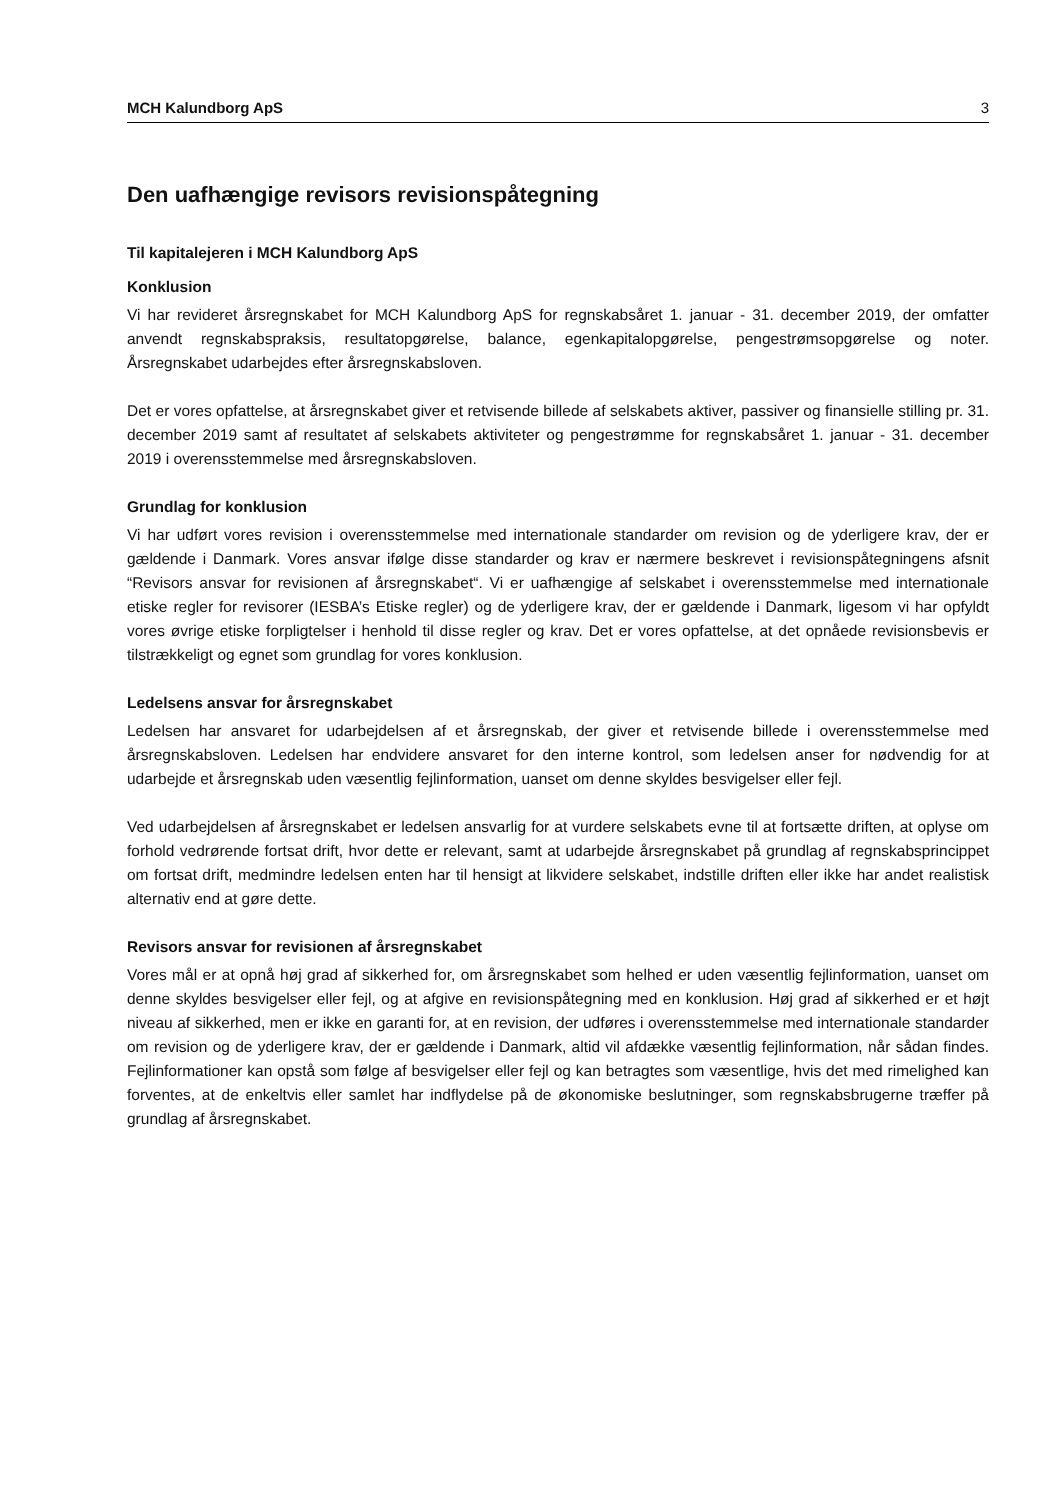MCH Kalundborg ApS 3
Den uafhængige revisors revisionspåtegning
Til kapitalejeren i MCH Kalundborg ApS
Konklusion
Vi har revideret årsregnskabet for MCH Kalundborg ApS for regnskabsåret 1. januar - 31. december 2019, der omfatter anvendt regnskabspraksis, resultatopgørelse, balance, egenkapitalopgørelse, pengestrømsopgørelse og noter. Årsregnskabet udarbejdes efter årsregnskabsloven.
Det er vores opfattelse, at årsregnskabet giver et retvisende billede af selskabets aktiver, passiver og finansielle stilling pr. 31. december 2019 samt af resultatet af selskabets aktiviteter og pengestrømme for regnskabsåret 1. januar - 31. december 2019 i overensstemmelse med årsregnskabsloven.
Grundlag for konklusion
Vi har udført vores revision i overensstemmelse med internationale standarder om revision og de yderligere krav, der er gældende i Danmark. Vores ansvar ifølge disse standarder og krav er nærmere beskrevet i revisionspåtegningens afsnit “Revisors ansvar for revisionen af årsregnskabet“. Vi er uafhængige af selskabet i overensstemmelse med internationale etiske regler for revisorer (IESBA’s Etiske regler) og de yderligere krav, der er gældende i Danmark, ligesom vi har opfyldt vores øvrige etiske forpligtelser i henhold til disse regler og krav. Det er vores opfattelse, at det opnåede revisionsbevis er tilstrækkeligt og egnet som grundlag for vores konklusion.
Ledelsens ansvar for årsregnskabet
Ledelsen har ansvaret for udarbejdelsen af et årsregnskab, der giver et retvisende billede i overensstemmelse med årsregnskabsloven. Ledelsen har endvidere ansvaret for den interne kontrol, som ledelsen anser for nødvendig for at udarbejde et årsregnskab uden væsentlig fejlinformation, uanset om denne skyldes besvigelser eller fejl.
Ved udarbejdelsen af årsregnskabet er ledelsen ansvarlig for at vurdere selskabets evne til at fortsætte driften, at oplyse om forhold vedrørende fortsat drift, hvor dette er relevant, samt at udarbejde årsregnskabet på grundlag af regnskabsprincippet om fortsat drift, medmindre ledelsen enten har til hensigt at likvidere selskabet, indstille driften eller ikke har andet realistisk alternativ end at gøre dette.
Revisors ansvar for revisionen af årsregnskabet
Vores mål er at opnå høj grad af sikkerhed for, om årsregnskabet som helhed er uden væsentlig fejlinformation, uanset om denne skyldes besvigelser eller fejl, og at afgive en revisionspåtegning med en konklusion. Høj grad af sikkerhed er et højt niveau af sikkerhed, men er ikke en garanti for, at en revision, der udføres i overensstemmelse med internationale standarder om revision og de yderligere krav, der er gældende i Danmark, altid vil afdække væsentlig fejlinformation, når sådan findes. Fejlinformationer kan opstå som følge af besvigelser eller fejl og kan betragtes som væsentlige, hvis det med rimelighed kan forventes, at de enkeltvis eller samlet har indflydelse på de økonomiske beslutninger, som regnskabsbrugerne træffer på grundlag af årsregnskabet.